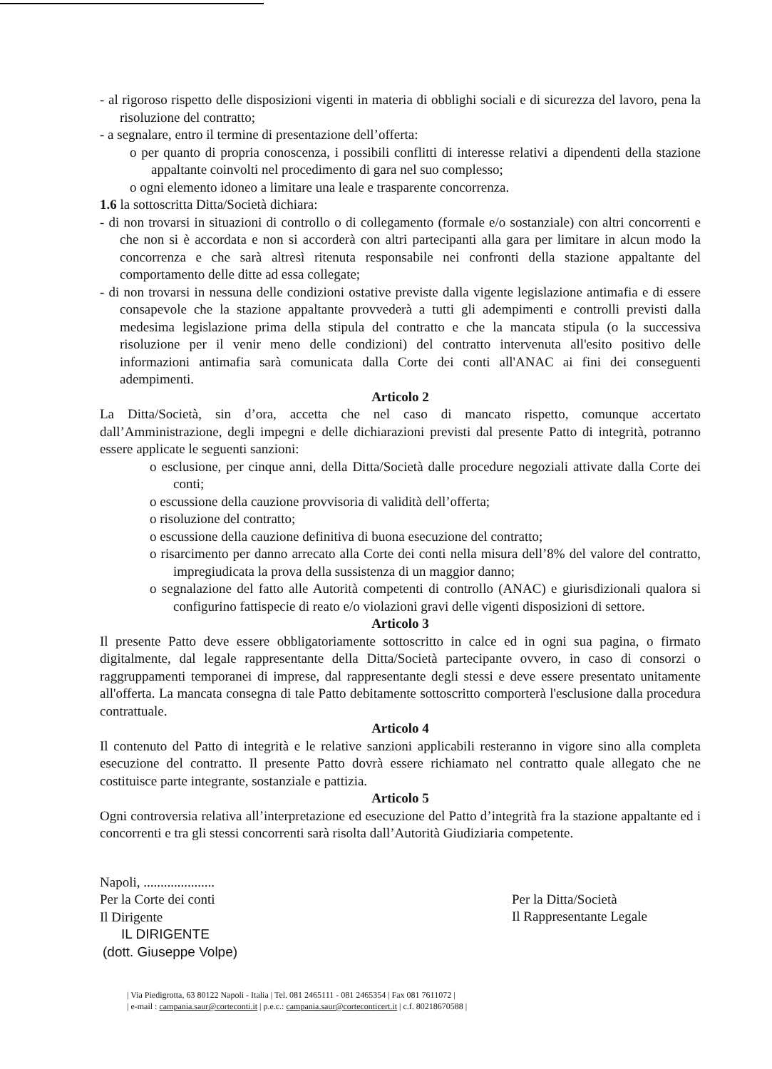- al rigoroso rispetto delle disposizioni vigenti in materia di obblighi sociali e di sicurezza del lavoro, pena la risoluzione del contratto;
- a segnalare, entro il termine di presentazione dell’offerta:
o per quanto di propria conoscenza, i possibili conflitti di interesse relativi a dipendenti della stazione appaltante coinvolti nel procedimento di gara nel suo complesso;
o ogni elemento idoneo a limitare una leale e trasparente concorrenza.
1.6 la sottoscritta Ditta/Società dichiara:
- di non trovarsi in situazioni di controllo o di collegamento (formale e/o sostanziale) con altri concorrenti e che non si è accordata e non si accorderà con altri partecipanti alla gara per limitare in alcun modo la concorrenza e che sarà altresì ritenuta responsabile nei confronti della stazione appaltante del comportamento delle ditte ad essa collegate;
- di non trovarsi in nessuna delle condizioni ostative previste dalla vigente legislazione antimafia e di essere consapevole che la stazione appaltante provvederà a tutti gli adempimenti e controlli previsti dalla medesima legislazione prima della stipula del contratto e che la mancata stipula (o la successiva risoluzione per il venir meno delle condizioni) del contratto intervenuta all'esito positivo delle informazioni antimafia sarà comunicata dalla Corte dei conti all'ANAC ai fini dei conseguenti adempimenti.
Articolo 2
La Ditta/Società, sin d’ora, accetta che nel caso di mancato rispetto, comunque accertato dall’Amministrazione, degli impegni e delle dichiarazioni previsti dal presente Patto di integrità, potranno essere applicate le seguenti sanzioni:
o esclusione, per cinque anni, della Ditta/Società dalle procedure negoziali attivate dalla Corte dei conti;
o escussione della cauzione provvisoria di validità dell’offerta;
o risoluzione del contratto;
o escussione della cauzione definitiva di buona esecuzione del contratto;
o risarcimento per danno arrecato alla Corte dei conti nella misura dell’8% del valore del contratto, impregiudicata la prova della sussistenza di un maggior danno;
o segnalazione del fatto alle Autorità competenti di controllo (ANAC) e giurisdizionali qualora si configurino fattispecie di reato e/o violazioni gravi delle vigenti disposizioni di settore.
Articolo 3
Il presente Patto deve essere obbligatoriamente sottoscritto in calce ed in ogni sua pagina, o firmato digitalmente, dal legale rappresentante della Ditta/Società partecipante ovvero, in caso di consorzi o raggruppamenti temporanei di imprese, dal rappresentante degli stessi e deve essere presentato unitamente all'offerta. La mancata consegna di tale Patto debitamente sottoscritto comporterà l'esclusione dalla procedura contrattuale.
Articolo 4
Il contenuto del Patto di integrità e le relative sanzioni applicabili resteranno in vigore sino alla completa esecuzione del contratto. Il presente Patto dovrà essere richiamato nel contratto quale allegato che ne costituisce parte integrante, sostanziale e pattizia.
Articolo 5
Ogni controversia relativa all’interpretazione ed esecuzione del Patto d’integrità fra la stazione appaltante ed i concorrenti e tra gli stessi concorrenti sarà risolta dall’Autorità Giudiziaria competente.
Napoli, .....................
Per la Corte dei conti
Il Dirigente
IL DIRIGENTE
(dott. Giuseppe Volpe)
Per la Ditta/Società
Il Rappresentante Legale
| Via Piedigrotta, 63 80122 Napoli - Italia | Tel. 081 2465111 - 081 2465354 | Fax 081 7611072 |
| e-mail : campania.saur@corteconti.it | p.e.c.: campania.saur@corteconticert.it | c.f. 80218670588 |